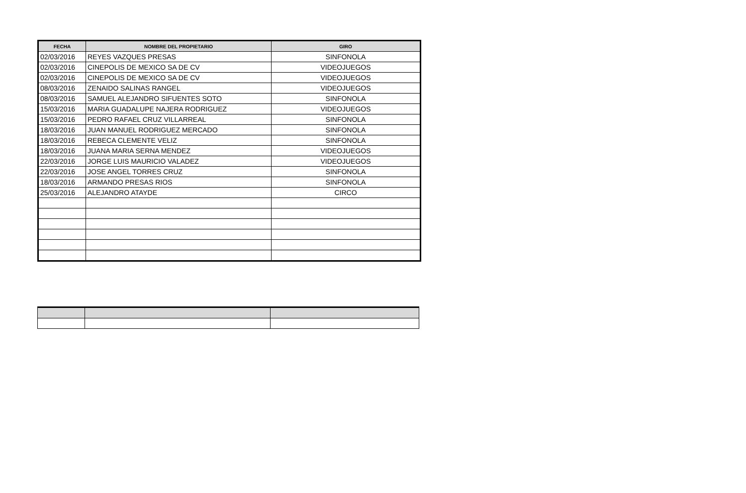| FECHA | NOMBRE DEL PROPIETARIO | GIRO |
| --- | --- | --- |
| 02/03/2016 | REYES VAZQUES PRESAS | SINFONOLA |
| 02/03/2016 | CINEPOLIS DE MEXICO SA DE CV | VIDEOJUEGOS |
| 02/03/2016 | CINEPOLIS DE MEXICO SA DE CV | VIDEOJUEGOS |
| 08/03/2016 | ZENAIDO SALINAS RANGEL | VIDEOJUEGOS |
| 08/03/2016 | SAMUEL ALEJANDRO SIFUENTES SOTO | SINFONOLA |
| 15/03/2016 | MARIA GUADALUPE NAJERA RODRIGUEZ | VIDEOJUEGOS |
| 15/03/2016 | PEDRO RAFAEL CRUZ VILLARREAL | SINFONOLA |
| 18/03/2016 | JUAN MANUEL RODRIGUEZ MERCADO | SINFONOLA |
| 18/03/2016 | REBECA CLEMENTE VELIZ | SINFONOLA |
| 18/03/2016 | JUANA MARIA SERNA MENDEZ | VIDEOJUEGOS |
| 22/03/2016 | JORGE LUIS MAURICIO VALADEZ | VIDEOJUEGOS |
| 22/03/2016 | JOSE ANGEL TORRES CRUZ | SINFONOLA |
| 18/03/2016 | ARMANDO PRESAS RIOS | SINFONOLA |
| 25/03/2016 | ALEJANDRO ATAYDE | CIRCO |